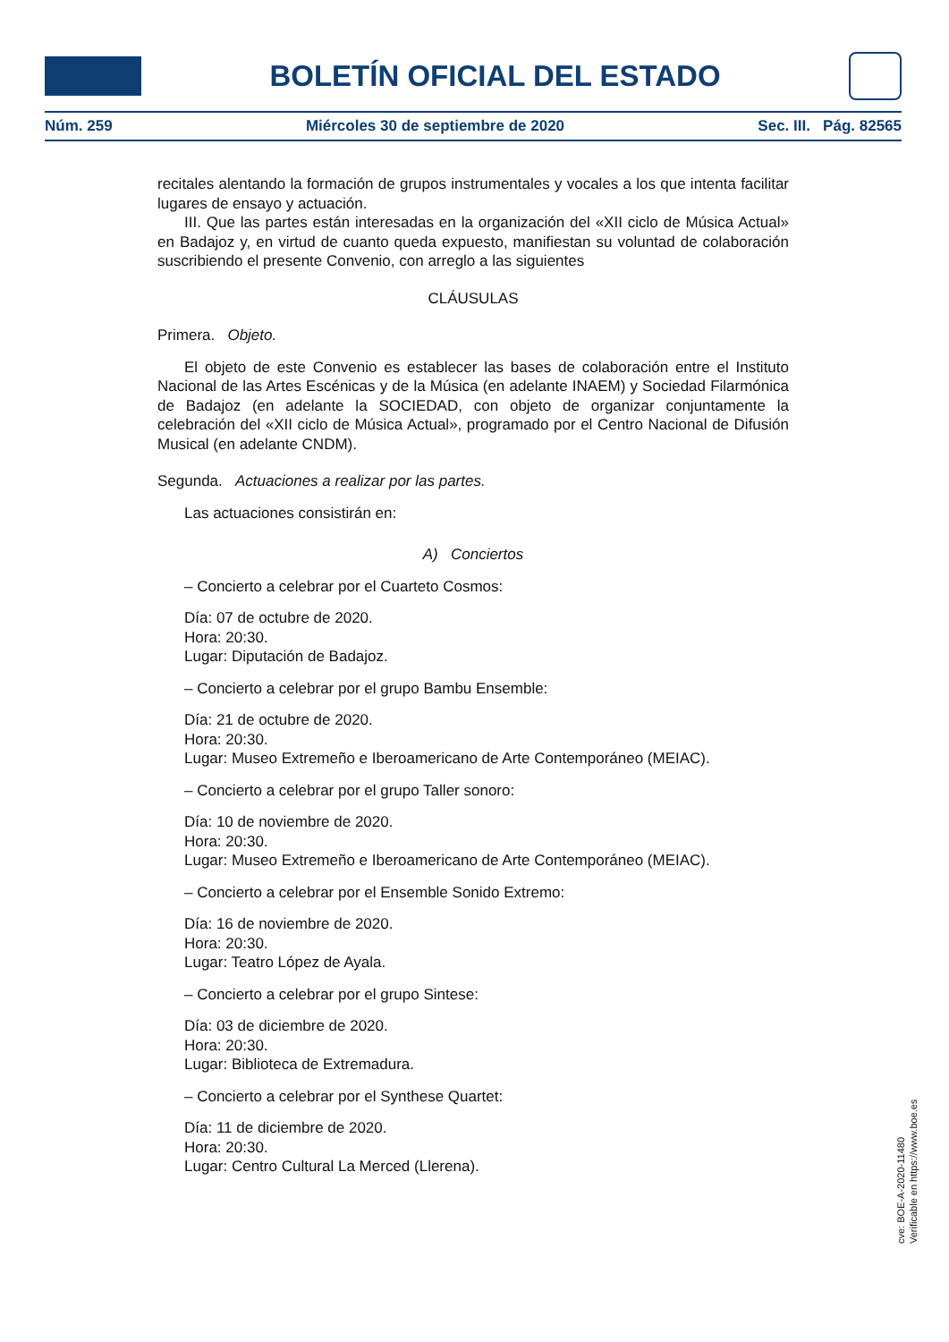BOLETÍN OFICIAL DEL ESTADO
Núm. 259 Miércoles 30 de septiembre de 2020 Sec. III. Pág. 82565
recitales alentando la formación de grupos instrumentales y vocales a los que intenta facilitar lugares de ensayo y actuación.
III. Que las partes están interesadas en la organización del «XII ciclo de Música Actual» en Badajoz y, en virtud de cuanto queda expuesto, manifiestan su voluntad de colaboración suscribiendo el presente Convenio, con arreglo a las siguientes
CLÁUSULAS
Primera. Objeto.
El objeto de este Convenio es establecer las bases de colaboración entre el Instituto Nacional de las Artes Escénicas y de la Música (en adelante INAEM) y Sociedad Filarmónica de Badajoz (en adelante la SOCIEDAD, con objeto de organizar conjuntamente la celebración del «XII ciclo de Música Actual», programado por el Centro Nacional de Difusión Musical (en adelante CNDM).
Segunda. Actuaciones a realizar por las partes.
Las actuaciones consistirán en:
A) Conciertos
– Concierto a celebrar por el Cuarteto Cosmos:
Día: 07 de octubre de 2020.
Hora: 20:30.
Lugar: Diputación de Badajoz.
– Concierto a celebrar por el grupo Bambu Ensemble:
Día: 21 de octubre de 2020.
Hora: 20:30.
Lugar: Museo Extremeño e Iberoamericano de Arte Contemporáneo (MEIAC).
– Concierto a celebrar por el grupo Taller sonoro:
Día: 10 de noviembre de 2020.
Hora: 20:30.
Lugar: Museo Extremeño e Iberoamericano de Arte Contemporáneo (MEIAC).
– Concierto a celebrar por el Ensemble Sonido Extremo:
Día: 16 de noviembre de 2020.
Hora: 20:30.
Lugar: Teatro López de Ayala.
– Concierto a celebrar por el grupo Sintese:
Día: 03 de diciembre de 2020.
Hora: 20:30.
Lugar: Biblioteca de Extremadura.
– Concierto a celebrar por el Synthese Quartet:
Día: 11 de diciembre de 2020.
Hora: 20:30.
Lugar: Centro Cultural La Merced (Llerena).
cve: BOE-A-2020-11480
Verificable en https://www.boe.es